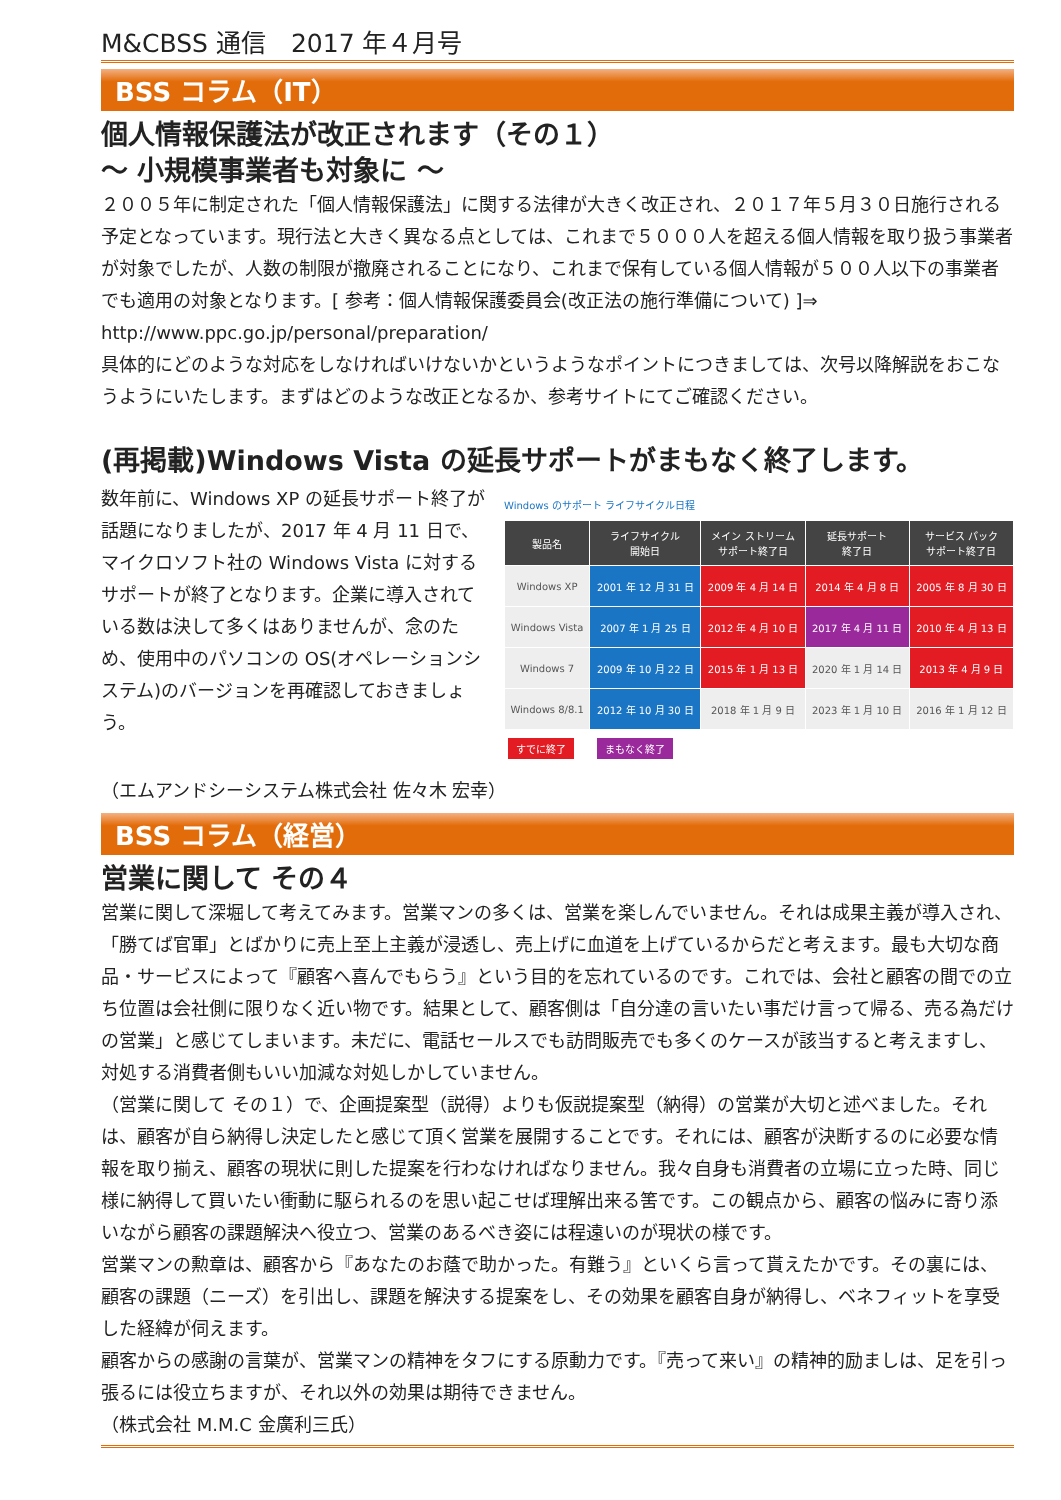M&CBSS 通信　2017 年４月号
BSS コラム（IT）
個人情報保護法が改正されます（その１）
～ 小規模事業者も対象に ～
２００５年に制定された「個人情報保護法」に関する法律が大きく改正され、２０１７年５月３０日施行される予定となっています。現行法と大きく異なる点としては、これまで５０００人を超える個人情報を取り扱う事業者が対象でしたが、人数の制限が撤廃されることになり、これまで保有している個人情報が５００人以下の事業者でも適用の対象となります。[ 参考：個人情報保護委員会(改正法の施行準備について) ]⇒ http://www.ppc.go.jp/personal/preparation/
具体的にどのような対応をしなければいけないかというようなポイントにつきましては、次号以降解説をおこなうようにいたします。まずはどのような改正となるか、参考サイトにてご確認ください。
(再掲載)Windows Vista の延長サポートがまもなく終了します。
数年前に、Windows XP の延長サポート終了が話題になりましたが、2017 年 4 月 11 日で、マイクロソフト社の Windows Vista に対するサポートが終了となります。企業に導入されている数は決して多くはありませんが、念のため、使用中のパソコンの OS(オペレーションシステム)のバージョンを再確認しておきましょう。
Windows のサポート ライフサイクル日程
| 製品名 | ライフサイクル 開始日 | メイン ストリーム サポート終了日 | 延長サポート 終了日 | サービス パック サポート終了日 |
| --- | --- | --- | --- | --- |
| Windows XP | 2001 年 12 月 31 日 | 2009 年 4 月 14 日 | 2014 年 4 月 8 日 | 2005 年 8 月 30 日 |
| Windows Vista | 2007 年 1 月 25 日 | 2012 年 4 月 10 日 | 2017 年 4 月 11 日 | 2010 年 4 月 13 日 |
| Windows 7 | 2009 年 10 月 22 日 | 2015 年 1 月 13 日 | 2020 年 1 月 14 日 | 2013 年 4 月 9 日 |
| Windows 8/8.1 | 2012 年 10 月 30 日 | 2018 年 1 月 9 日 | 2023 年 1 月 10 日 | 2016 年 1 月 12 日 |
すでに終了 まもなく終了
（エムアンドシーシステム株式会社 佐々木 宏幸）
BSS コラム（経営）
営業に関して その４
営業に関して深堀して考えてみます。営業マンの多くは、営業を楽しんでいません。それは成果主義が導入され、「勝てば官軍」とばかりに売上至上主義が浸透し、売上げに血道を上げているからだと考えます。最も大切な商品・サービスによって『顧客へ喜んでもらう』という目的を忘れているのです。これでは、会社と顧客の間での立ち位置は会社側に限りなく近い物です。結果として、顧客側は「自分達の言いたい事だけ言って帰る、売る為だけの営業」と感じてしまいます。未だに、電話セールスでも訪問販売でも多くのケースが該当すると考えますし、対処する消費者側もいい加減な対処しかしていません。
（営業に関して その１）で、企画提案型（説得）よりも仮説提案型（納得）の営業が大切と述べました。それは、顧客が自ら納得し決定したと感じて頂く営業を展開することです。それには、顧客が決断するのに必要な情報を取り揃え、顧客の現状に則した提案を行わなければなりません。我々自身も消費者の立場に立った時、同じ様に納得して買いたい衝動に駆られるのを思い起こせば理解出来る筈です。この観点から、顧客の悩みに寄り添いながら顧客の課題解決へ役立つ、営業のあるべき姿には程遠いのが現状の様です。
営業マンの勲章は、顧客から『あなたのお蔭で助かった。有難う』といくら言って貰えたかです。その裏には、顧客の課題（ニーズ）を引出し、課題を解決する提案をし、その効果を顧客自身が納得し、ベネフィットを享受した経緯が伺えます。
顧客からの感謝の言葉が、営業マンの精神をタフにする原動力です。『売って来い』の精神的励ましは、足を引っ張るには役立ちますが、それ以外の効果は期待できません。
（株式会社 M.M.C 金廣利三氏）